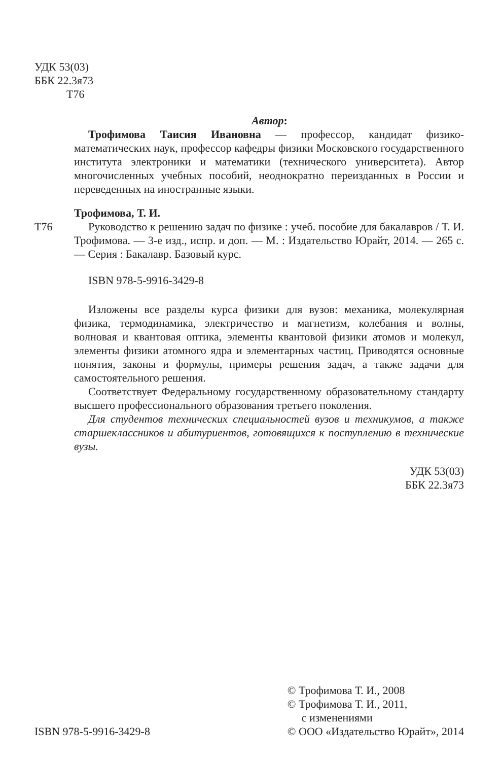УДК 53(03)
ББК 22.3я73
Т76
Автор:
Трофимова Таисия Ивановна — профессор, кандидат физико-математических наук, профессор кафедры физики Московского государственного института электроники и математики (технического университета). Автор многочисленных учебных пособий, неоднократно переизданных в России и переведенных на иностранные языки.
Трофимова, Т. И.
Т76 Руководство к решению задач по физике : учеб. пособие для бакалавров / Т. И. Трофимова. — 3-е изд., испр. и доп. — М. : Издательство Юрайт, 2014. — 265 с. — Серия : Бакалавр. Базовый курс.
ISBN 978-5-9916-3429-8
Изложены все разделы курса физики для вузов: механика, молекулярная физика, термодинамика, электричество и магнетизм, колебания и волны, волновая и квантовая оптика, элементы квантовой физики атомов и молекул, элементы физики атомного ядра и элементарных частиц. Приводятся основные понятия, законы и формулы, примеры решения задач, а также задачи для самостоятельного решения.
Соответствует Федеральному государственному образовательному стандарту высшего профессионального образования третьего поколения.
Для студентов технических специальностей вузов и техникумов, а также старшеклассников и абитуриентов, готовящихся к поступлению в технические вузы.
УДК 53(03)
ББК 22.3я73
ISBN 978-5-9916-3429-8
© Трофимова Т. И., 2008
© Трофимова Т. И., 2011,
с изменениями
© ООО «Издательство Юрайт», 2014